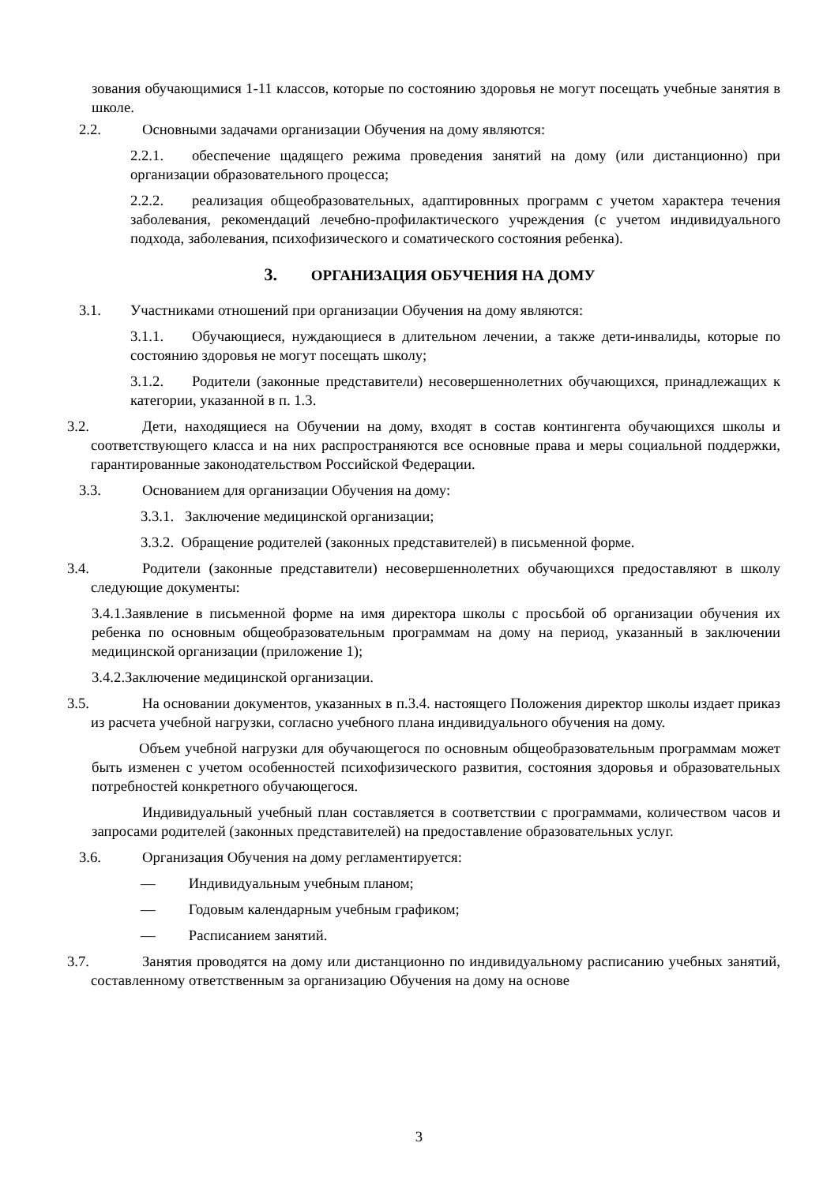зования обучающимися 1-11 классов, которые по состоянию здоровья не могут посещать учебные занятия в школе.
2.2. Основными задачами организации Обучения на дому являются:
2.2.1. обеспечение щадящего режима проведения занятий на дому (или дистанционно) при организации образовательного процесса;
2.2.2. реализация общеобразовательных, адаптировнных программ с учетом характера течения заболевания, рекомендаций лечебно-профилактического учреждения (с учетом индивидуального подхода, заболевания, психофизического и соматического состояния ребенка).
3. ОРГАНИЗАЦИЯ ОБУЧЕНИЯ НА ДОМУ
3.1. Участниками отношений при организации Обучения на дому являются:
3.1.1. Обучающиеся, нуждающиеся в длительном лечении, а также дети-инвалиды, которые по состоянию здоровья не могут посещать школу;
3.1.2. Родители (законные представители) несовершеннолетних обучающихся, принадлежащих к категории, указанной в п. 1.3.
3.2. Дети, находящиеся на Обучении на дому, входят в состав контингента обучающихся школы и соответствующего класса и на них распространяются все основные права и меры социальной поддержки, гарантированные законодательством Российской Федерации.
3.3. Основанием для организации Обучения на дому:
3.3.1. Заключение медицинской организации;
3.3.2. Обращение родителей (законных представителей) в письменной форме.
3.4. Родители (законные представители) несовершеннолетних обучающихся предоставляют в школу следующие документы:
3.4.1.Заявление в письменной форме на имя директора школы с просьбой об организации обучения их ребенка по основным общеобразовательным программам на дому на период, указанный в заключении медицинской организации (приложение 1);
3.4.2.Заключение медицинской организации.
3.5. На основании документов, указанных в п.3.4. настоящего Положения директор школы издает приказ из расчета учебной нагрузки, согласно учебного плана индивидуального обучения на дому.
Объем учебной нагрузки для обучающегося по основным общеобразовательным программам может быть изменен с учетом особенностей психофизического развития, состояния здоровья и образовательных потребностей конкретного обучающегося.
Индивидуальный учебный план составляется в соответствии с программами, количеством часов и запросами родителей (законных представителей) на предоставление образовательных услуг.
3.6. Организация Обучения на дому регламентируется:
— Индивидуальным учебным планом;
— Годовым календарным учебным графиком;
— Расписанием занятий.
3.7. Занятия проводятся на дому или дистанционно по индивидуальному расписанию учебных занятий, составленному ответственным за организацию Обучения на дому на основе
3